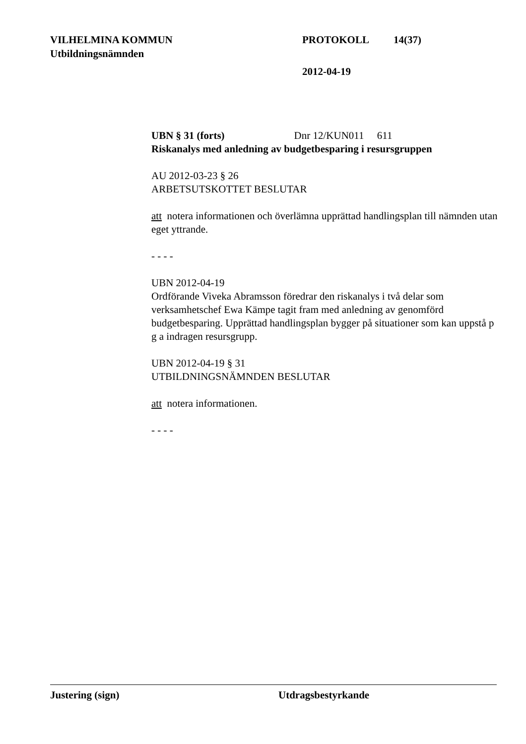VILHELMINA KOMMUN PROTOKOLL 14(37)
Utbildningsnämnden
2012-04-19
UBN § 31 (forts) Dnr 12/KUN011 611
Riskanalys med anledning av budgetbesparing i resursgruppen
AU 2012-03-23 § 26
ARBETSUTSKOTTET BESLUTAR
att notera informationen och överlämna upprättad handlingsplan till nämnden utan eget yttrande.
- - - -
UBN 2012-04-19
Ordförande Viveka Abramsson föredrar den riskanalys i två delar som verksamhetschef Ewa Kämpe tagit fram med anledning av genomförd budgetbesparing. Upprättad handlingsplan bygger på situationer som kan uppstå p g a indragen resursgrupp.
UBN 2012-04-19 § 31
UTBILDNINGSNÄMNDEN BESLUTAR
att notera informationen.
- - - -
Justering (sign) Utdragsbestyrkande